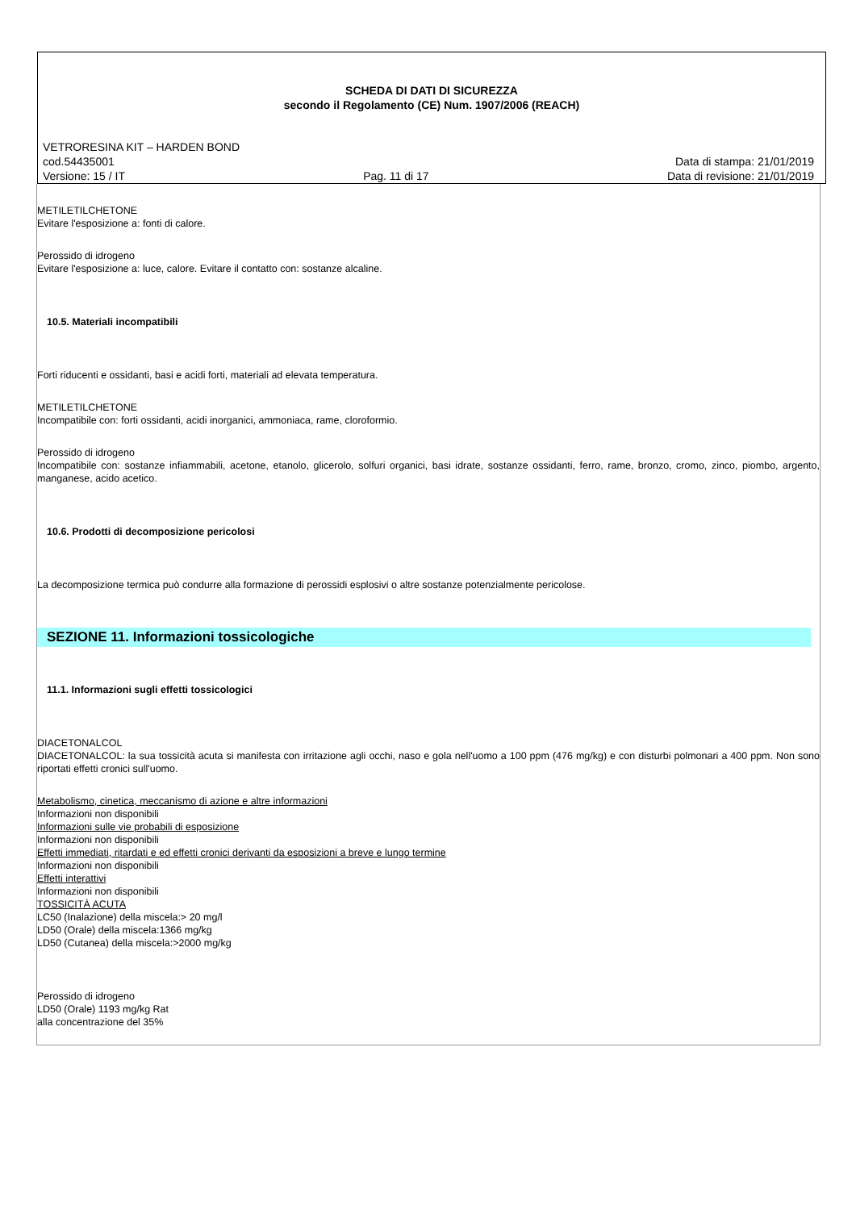SCHEDA DI DATI DI SICUREZZA
secondo il Regolamento (CE) Num. 1907/2006 (REACH)
VETRORESINA KIT – HARDEN BOND
cod.54435001 Data di stampa: 21/01/2019
Versione: 15 / IT Pag. 11 di 17 Data di revisione: 21/01/2019
METILETILCHETONE
Evitare l'esposizione a: fonti di calore.
Perossido di idrogeno
Evitare l'esposizione a: luce, calore. Evitare il contatto con: sostanze alcaline.
10.5. Materiali incompatibili
Forti riducenti e ossidanti, basi e acidi forti, materiali ad elevata temperatura.
METILETILCHETONE
Incompatibile con: forti ossidanti, acidi inorganici, ammoniaca, rame, cloroformio.
Perossido di idrogeno
Incompatibile con: sostanze infiammabili, acetone, etanolo, glicerolo, solfuri organici, basi idrate, sostanze ossidanti, ferro, rame, bronzo, cromo, zinco, piombo, argento, manganese, acido acetico.
10.6. Prodotti di decomposizione pericolosi
La decomposizione termica può condurre alla formazione di perossidi esplosivi o altre sostanze potenzialmente pericolose.
SEZIONE 11. Informazioni tossicologiche
11.1. Informazioni sugli effetti tossicologici
DIACETONALCOL
DIACETONALCOL: la sua tossicità acuta si manifesta con irritazione agli occhi, naso e gola nell'uomo a 100 ppm (476 mg/kg) e con disturbi polmonari a 400 ppm. Non sono riportati effetti cronici sull'uomo.
Metabolismo, cinetica, meccanismo di azione e altre informazioni
Informazioni non disponibili
Informazioni sulle vie probabili di esposizione
Informazioni non disponibili
Effetti immediati, ritardati e ed effetti cronici derivanti da esposizioni a breve e lungo termine
Informazioni non disponibili
Effetti interattivi
Informazioni non disponibili
TOSSICITÀ ACUTA
LC50 (Inalazione) della miscela:> 20 mg/l
LD50 (Orale) della miscela:1366 mg/kg
LD50 (Cutanea) della miscela:>2000 mg/kg
Perossido di idrogeno
LD50 (Orale) 1193 mg/kg Rat
alla concentrazione del 35%